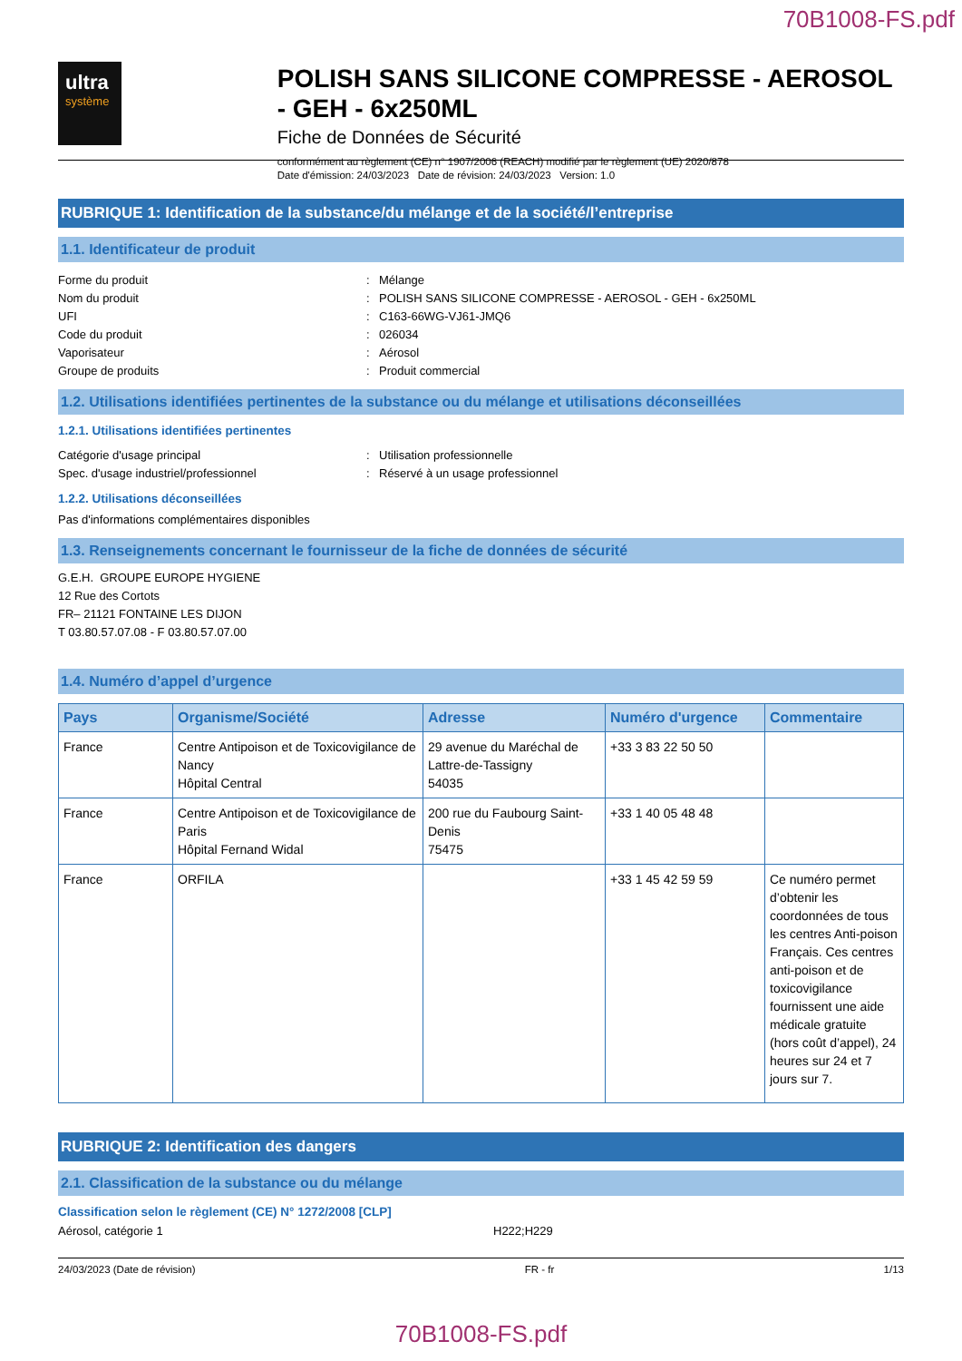70B1008-FS.pdf
ultra
système
POLISH SANS SILICONE COMPRESSE - AEROSOL - GEH - 6x250ML
Fiche de Données de Sécurité
conformément au règlement (CE) n° 1907/2006 (REACH) modifié par le règlement (UE) 2020/878
Date d'émission: 24/03/2023 Date de révision: 24/03/2023 Version: 1.0
RUBRIQUE 1: Identification de la substance/du mélange et de la société/l’entreprise
1.1. Identificateur de produit
Forme du produit
:
Mélange
Nom du produit
:
POLISH SANS SILICONE COMPRESSE - AEROSOL - GEH - 6x250ML
UFI
:
C163-66WG-VJ61-JMQ6
Code du produit
:
026034
Vaporisateur
:
Aérosol
Groupe de produits
:
Produit commercial
1.2. Utilisations identifiées pertinentes de la substance ou du mélange et utilisations déconseillées
1.2.1. Utilisations identifiées pertinentes
Catégorie d'usage principal
:
Utilisation professionnelle
Spec. d'usage industriel/professionnel
:
Réservé à un usage professionnel
1.2.2. Utilisations déconseillées
Pas d'informations complémentaires disponibles
1.3. Renseignements concernant le fournisseur de la fiche de données de sécurité
G.E.H. GROUPE EUROPE HYGIENE
12 Rue des Cortots
FR– 21121 FONTAINE LES DIJON
T 03.80.57.07.08 - F 03.80.57.07.00
1.4. Numéro d’appel d’urgence
| Pays | Organisme/Société | Adresse | Numéro d'urgence | Commentaire |
| --- | --- | --- | --- | --- |
| France | Centre Antipoison et de Toxicovigilance de Nancy Hôpital Central | 29 avenue du Maréchal de Lattre-de-Tassigny 54035 | +33 3 83 22 50 50 | |
| France | Centre Antipoison et de Toxicovigilance de Paris Hôpital Fernand Widal | 200 rue du Faubourg Saint-Denis 75475 | +33 1 40 05 48 48 | |
| France | ORFILA | | +33 1 45 42 59 59 | Ce numéro permet d’obtenir les coordonnées de tous les centres Anti-poison Français. Ces centres anti-poison et de toxicovigilance fournissent une aide médicale gratuite (hors coût d’appel), 24 heures sur 24 et 7 jours sur 7. |
RUBRIQUE 2: Identification des dangers
2.1. Classification de la substance ou du mélange
Classification selon le règlement (CE) N° 1272/2008 [CLP]
Aérosol, catégorie 1 H222;H229
24/03/2023 (Date de révision) FR - fr 1/13
70B1008-FS.pdf